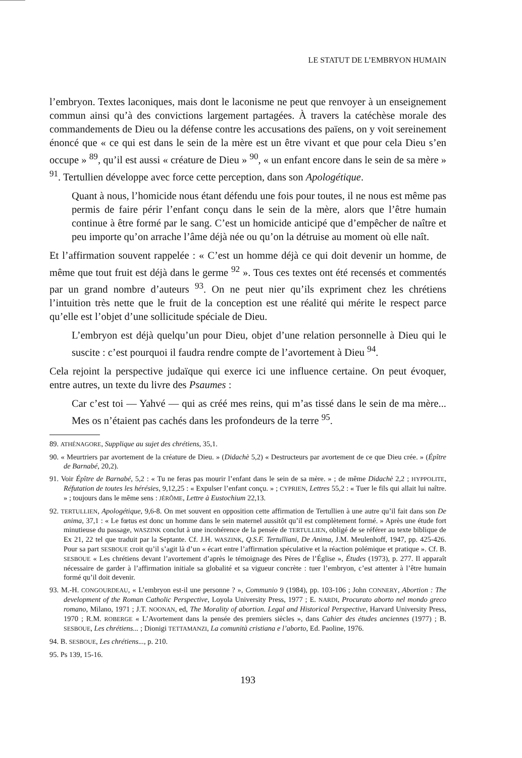LE STATUT DE L’EMBRYON HUMAIN
l’embryon. Textes laconiques, mais dont le laconisme ne peut que renvoyer à un enseignement commun ainsi qu’à des convictions largement partagées. À travers la catéchèse morale des commandements de Dieu ou la défense contre les accusations des païens, on y voit sereinement énoncé que « ce qui est dans le sein de la mère est un être vivant et que pour cela Dieu s’en occupe » <sup>89</sup>, qu’il est aussi « créature de Dieu » <sup>90</sup>, « un enfant encore dans le sein de sa mère » <sup>91</sup>. Tertullien développe avec force cette perception, dans son Apologétique.
Quant à nous, l’homicide nous étant défendu une fois pour toutes, il ne nous est même pas permis de faire périr l’enfant conçu dans le sein de la mère, alors que l’être humain continue à être formé par le sang. C’est un homicide anticipé que d’empêcher de naître et peu importe qu’on arrache l’âme déjà née ou qu’on la détruise au moment où elle naît.
Et l’affirmation souvent rappelée : « C’est un homme déjà ce qui doit devenir un homme, de même que tout fruit est déjà dans le germe <sup>92</sup> ». Tous ces textes ont été recensés et commentés par un grand nombre d’auteurs <sup>93</sup>. On ne peut nier qu’ils expriment chez les chrétiens l’intuition très nette que le fruit de la conception est une réalité qui mérite le respect parce qu’elle est l’objet d’une sollicitude spéciale de Dieu.
L’embryon est déjà quelqu’un pour Dieu, objet d’une relation personnelle à Dieu qui le suscite : c’est pourquoi il faudra rendre compte de l’avortement à Dieu <sup>94</sup>.
Cela rejoint la perspective judaïque qui exerce ici une influence certaine. On peut évoquer, entre autres, un texte du livre des Psaumes :
Car c’est toi — Yahvé — qui as créé mes reins, qui m’as tissé dans le sein de ma mère... Mes os n’étaient pas cachés dans les profondeurs de la terre <sup>95</sup>.
89. ATHÉNAGORE, Supplique au sujet des chrétiens, 35,1.
90. « Meurtriers par avortement de la créature de Dieu. » (Didachè 5,2) « Destructeurs par avortement de ce que Dieu crée. » (Épître de Barnabé, 20,2).
91. Voir Épître de Barnabé, 5,2 : « Tu ne feras pas mourir l’enfant dans le sein de sa mère. » ; de même Didachè 2,2 ; HYPPOLITE, Réfutation de toutes les hérésies, 9,12,25 : « Expulser l’enfant conçu. » ; CYPRIEN, Lettres 55,2 : « Tuer le fils qui allait lui naître. » ; toujours dans le même sens : JÉRÔME, Lettre à Eustochium 22,13.
92. TERTULLIEN, Apologétique, 9,6-8. On met souvent en opposition cette affirmation de Tertullien à une autre qu’il fait dans son De anima, 37,1 : « Le fœtus est donc un homme dans le sein maternel aussitôt qu’il est complètement formé. » Après une étude fort minutieuse du passage, WASZINK conclut à une incohérence de la pensée de TERTULLIEN, obligé de se référer au texte biblique de Ex 21, 22 tel que traduit par la Septante. Cf. J.H. WASZINK, Q.S.F. Tertulliani, De Anima, J.M. Meulenhoff, 1947, pp. 425-426. Pour sa part SESBOUE croit qu’il s’agit là d’un « écart entre l’affirmation spéculative et la réaction polémique et pratique ». Cf. B. SESBOUE « Les chrétiens devant l’avortement d’après le témoignage des Pères de l’Église », Études (1973), p. 277. Il apparaît nécessaire de garder à l’affirmation initiale sa globalité et sa vigueur concrète : tuer l’embryon, c’est attenter à l’être humain formé qu’il doit devenir.
93. M.-H. CONGOURDEAU, « L’embryon est-il une personne ? », Communio 9 (1984), pp. 103-106 ; John CONNERY, Abortion : The development of the Roman Catholic Perspective, Loyola University Press, 1977 ; E. NARDI, Procurato aborto nel mondo greco romano, Milano, 1971 ; J.T. NOONAN, ed, The Morality of abortion. Legal and Historical Perspective, Harvard University Press, 1970 ; R.M. ROBERGE « L’Avortement dans la pensée des premiers siècles », dans Cahier des études anciennes (1977) ; B. SESBOUE, Les chrétiens... ; Dionigi TETTAMANZI, La comunità cristiana e l’aborto, Ed. Paoline, 1976.
94. B. SESBOUE, Les chrétiens..., p. 210.
95. Ps 139, 15-16.
193